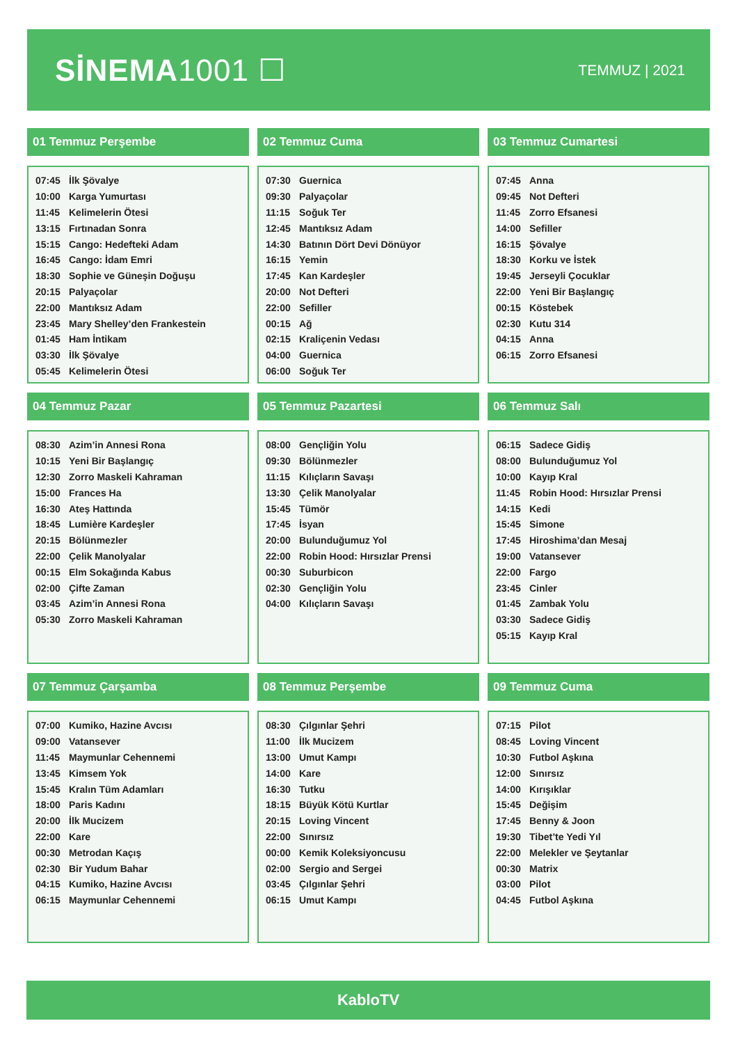SİNEMA1001 ☐
TEMMUZ | 2021
01 Temmuz Perşembe
| 07:45 | İlk Şövalye |
| 10:00 | Karga Yumurtası |
| 11:45 | Kelimelerin Ötesi |
| 13:15 | Fırtınadan Sonra |
| 15:15 | Cango: Hedefteki Adam |
| 16:45 | Cango: İdam Emri |
| 18:30 | Sophie ve Güneşin Doğuşu |
| 20:15 | Palyaçolar |
| 22:00 | Mantıksız Adam |
| 23:45 | Mary Shelley’den Frankestein |
| 01:45 | Ham İntikam |
| 03:30 | İlk Şövalye |
| 05:45 | Kelimelerin Ötesi |
02 Temmuz Cuma
| 07:30 | Guernica |
| 09:30 | Palyaçolar |
| 11:15 | Soğuk Ter |
| 12:45 | Mantıksız Adam |
| 14:30 | Batının Dört Devi Dönüyor |
| 16:15 | Yemin |
| 17:45 | Kan Kardeşler |
| 20:00 | Not Defteri |
| 22:00 | Sefiller |
| 00:15 | Ağ |
| 02:15 | Kraliçenin Vedası |
| 04:00 | Guernica |
| 06:00 | Soğuk Ter |
03 Temmuz Cumartesi
| 07:45 | Anna |
| 09:45 | Not Defteri |
| 11:45 | Zorro Efsanesi |
| 14:00 | Sefiller |
| 16:15 | Şövalye |
| 18:30 | Korku ve İstek |
| 19:45 | Jerseyli Çocuklar |
| 22:00 | Yeni Bir Başlangıç |
| 00:15 | Köstebek |
| 02:30 | Kutu 314 |
| 04:15 | Anna |
| 06:15 | Zorro Efsanesi |
04 Temmuz Pazar
| 08:30 | Azim’in Annesi Rona |
| 10:15 | Yeni Bir Başlangıç |
| 12:30 | Zorro Maskeli Kahraman |
| 15:00 | Frances Ha |
| 16:30 | Ateş Hattında |
| 18:45 | Lumière Kardeşler |
| 20:15 | Bölünmezler |
| 22:00 | Çelik Manolyalar |
| 00:15 | Elm Sokağında Kabus |
| 02:00 | Çifte Zaman |
| 03:45 | Azim’in Annesi Rona |
| 05:30 | Zorro Maskeli Kahraman |
05 Temmuz Pazartesi
| 08:00 | Gençliğin Yolu |
| 09:30 | Bölünmezler |
| 11:15 | Kılıçların Savaşı |
| 13:30 | Çelik Manolyalar |
| 15:45 | Tümör |
| 17:45 | İsyan |
| 20:00 | Bulunduğumuz Yol |
| 22:00 | Robin Hood: Hırsızlar Prensi |
| 00:30 | Suburbicon |
| 02:30 | Gençliğin Yolu |
| 04:00 | Kılıçların Savaşı |
06 Temmuz Salı
| 06:15 | Sadece Gidiş |
| 08:00 | Bulunduğumuz Yol |
| 10:00 | Kayıp Kral |
| 11:45 | Robin Hood: Hırsızlar Prensi |
| 14:15 | Kedi |
| 15:45 | Simone |
| 17:45 | Hiroshima’dan Mesaj |
| 19:00 | Vatansever |
| 22:00 | Fargo |
| 23:45 | Cinler |
| 01:45 | Zambak Yolu |
| 03:30 | Sadece Gidiş |
| 05:15 | Kayıp Kral |
07 Temmuz Çarşamba
| 07:00 | Kumiko, Hazine Avcısı |
| 09:00 | Vatansever |
| 11:45 | Maymunlar Cehennemi |
| 13:45 | Kimsem Yok |
| 15:45 | Kralın Tüm Adamları |
| 18:00 | Paris Kadını |
| 20:00 | İlk Mucizem |
| 22:00 | Kare |
| 00:30 | Metrodan Kaçış |
| 02:30 | Bir Yudum Bahar |
| 04:15 | Kumiko, Hazine Avcısı |
| 06:15 | Maymunlar Cehennemi |
08 Temmuz Perşembe
| 08:30 | Çılgınlar Şehri |
| 11:00 | İlk Mucizem |
| 13:00 | Umut Kampı |
| 14:00 | Kare |
| 16:30 | Tutku |
| 18:15 | Büyük Kötü Kurtlar |
| 20:15 | Loving Vincent |
| 22:00 | Sınırsız |
| 00:00 | Kemik Koleksiyoncusu |
| 02:00 | Sergio and Sergei |
| 03:45 | Çılgınlar Şehri |
| 06:15 | Umut Kampı |
09 Temmuz Cuma
| 07:15 | Pilot |
| 08:45 | Loving Vincent |
| 10:30 | Futbol Aşkına |
| 12:00 | Sınırsız |
| 14:00 | Kırışıklar |
| 15:45 | Değişim |
| 17:45 | Benny & Joon |
| 19:30 | Tibet’te Yedi Yıl |
| 22:00 | Melekler ve Şeytanlar |
| 00:30 | Matrix |
| 03:00 | Pilot |
| 04:45 | Futbol Aşkına |
KabloTV